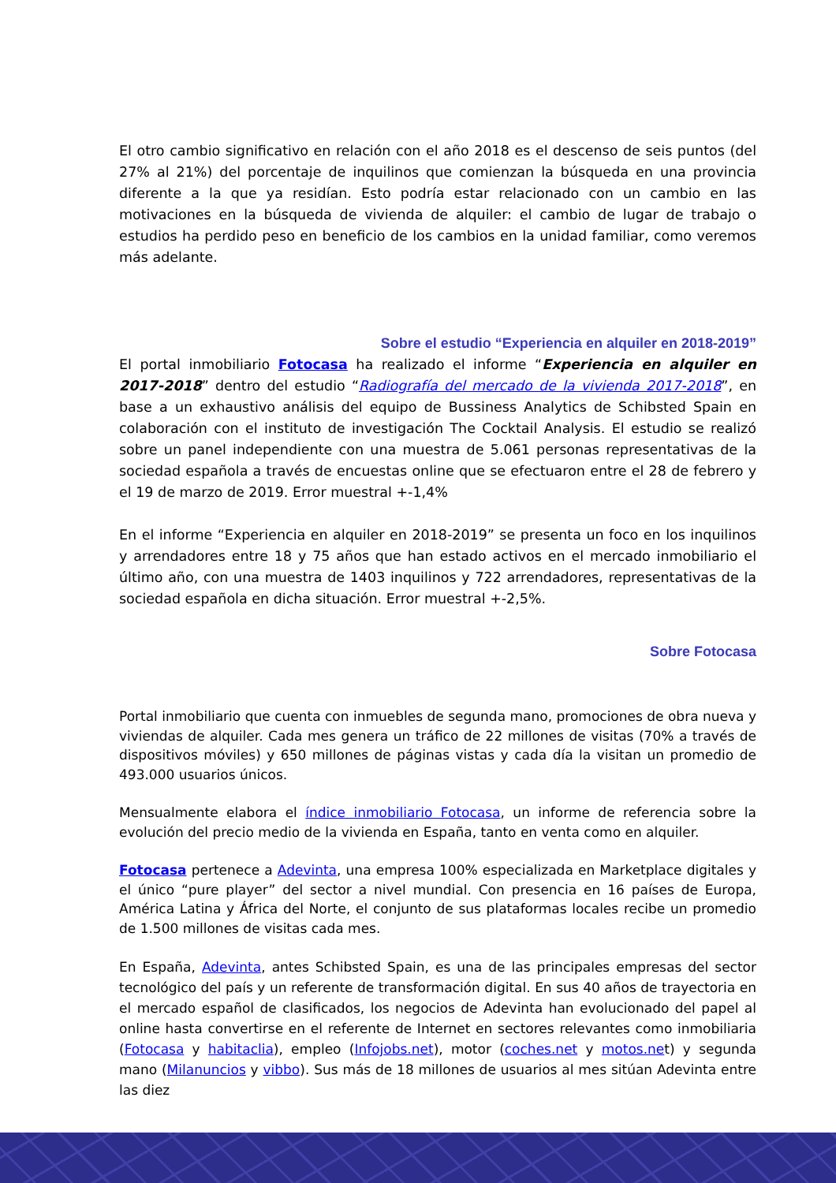El otro cambio significativo en relación con el año 2018 es el descenso de seis puntos (del 27% al 21%) del porcentaje de inquilinos que comienzan la búsqueda en una provincia diferente a la que ya residían. Esto podría estar relacionado con un cambio en las motivaciones en la búsqueda de vivienda de alquiler: el cambio de lugar de trabajo o estudios ha perdido peso en beneficio de los cambios en la unidad familiar, como veremos más adelante.
Sobre el estudio “Experiencia en alquiler en 2018-2019”
El portal inmobiliario Fotocasa ha realizado el informe “Experiencia en alquiler en 2017-2018” dentro del estudio “Radiografía del mercado de la vivienda 2017-2018”, en base a un exhaustivo análisis del equipo de Bussiness Analytics de Schibsted Spain en colaboración con el instituto de investigación The Cocktail Analysis. El estudio se realizó sobre un panel independiente con una muestra de 5.061 personas representativas de la sociedad española a través de encuestas online que se efectuaron entre el 28 de febrero y el 19 de marzo de 2019. Error muestral +-1,4%
En el informe “Experiencia en alquiler en 2018-2019” se presenta un foco en los inquilinos y arrendadores entre 18 y 75 años que han estado activos en el mercado inmobiliario el último año, con una muestra de 1403 inquilinos y 722 arrendadores, representativas de la sociedad española en dicha situación. Error muestral +-2,5%.
Sobre Fotocasa
Portal inmobiliario que cuenta con inmuebles de segunda mano, promociones de obra nueva y viviendas de alquiler. Cada mes genera un tráfico de 22 millones de visitas (70% a través de dispositivos móviles) y 650 millones de páginas vistas y cada día la visitan un promedio de 493.000 usuarios únicos.
Mensualmente elabora el índice inmobiliario Fotocasa, un informe de referencia sobre la evolución del precio medio de la vivienda en España, tanto en venta como en alquiler.
Fotocasa pertenece a Adevinta, una empresa 100% especializada en Marketplace digitales y el único “pure player” del sector a nivel mundial. Con presencia en 16 países de Europa, América Latina y África del Norte, el conjunto de sus plataformas locales recibe un promedio de 1.500 millones de visitas cada mes.
En España, Adevinta, antes Schibsted Spain, es una de las principales empresas del sector tecnológico del país y un referente de transformación digital. En sus 40 años de trayectoria en el mercado español de clasificados, los negocios de Adevinta han evolucionado del papel al online hasta convertirse en el referente de Internet en sectores relevantes como inmobiliaria (Fotocasa y habitaclia), empleo (Infojobs.net), motor (coches.net y motos.net) y segunda mano (Milanuncios y vibbo). Sus más de 18 millones de usuarios al mes sitúan Adevinta entre las diez